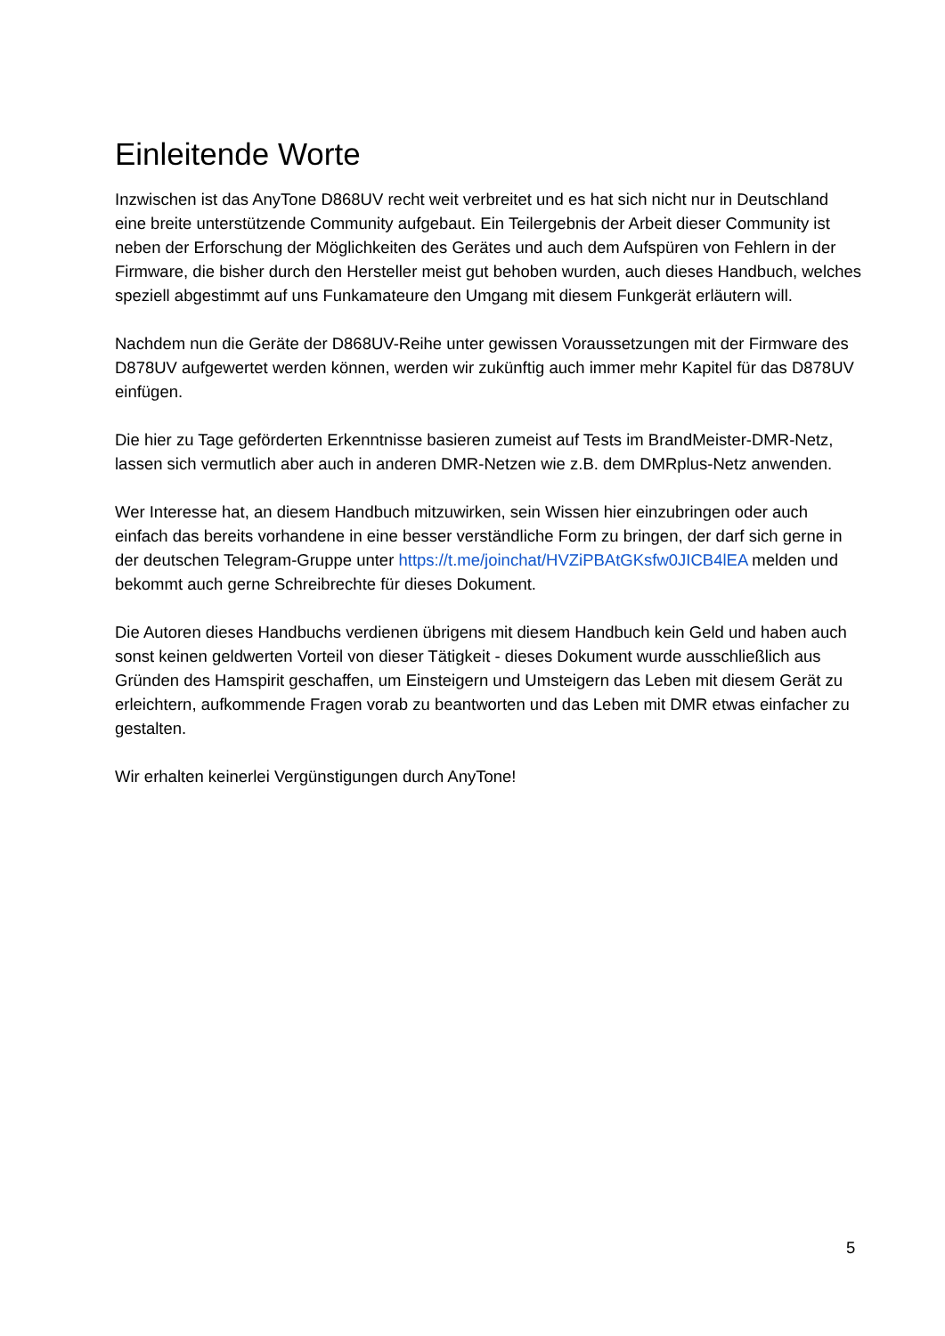Einleitende Worte
Inzwischen ist das AnyTone D868UV recht weit verbreitet und es hat sich nicht nur in Deutschland eine breite unterstützende Community aufgebaut. Ein Teilergebnis der Arbeit dieser Community ist neben der Erforschung der Möglichkeiten des Gerätes und auch dem Aufspüren von Fehlern in der Firmware, die bisher durch den Hersteller meist gut behoben wurden, auch dieses Handbuch, welches speziell abgestimmt auf uns Funkamateure den Umgang mit diesem Funkgerät erläutern will.
Nachdem nun die Geräte der D868UV-Reihe unter gewissen Voraussetzungen mit der Firmware des D878UV aufgewertet werden können, werden wir zukünftig auch immer mehr Kapitel für das D878UV einfügen.
Die hier zu Tage geförderten Erkenntnisse basieren zumeist auf Tests im BrandMeister-DMR-Netz, lassen sich vermutlich aber auch in anderen DMR-Netzen wie z.B. dem DMRplus-Netz anwenden.
Wer Interesse hat, an diesem Handbuch mitzuwirken, sein Wissen hier einzubringen oder auch einfach das bereits vorhandene in eine besser verständliche Form zu bringen, der darf sich gerne in der deutschen Telegram-Gruppe unter https://t.me/joinchat/HVZiPBAtGKsfw0JICB4lEA melden und bekommt auch gerne Schreibrechte für dieses Dokument.
Die Autoren dieses Handbuchs verdienen übrigens mit diesem Handbuch kein Geld und haben auch sonst keinen geldwerten Vorteil von dieser Tätigkeit - dieses Dokument wurde ausschließlich aus Gründen des Hamspirit geschaffen, um Einsteigern und Umsteigern das Leben mit diesem Gerät zu erleichtern, aufkommende Fragen vorab zu beantworten und das Leben mit DMR etwas einfacher zu gestalten.
Wir erhalten keinerlei Vergünstigungen durch AnyTone!
5